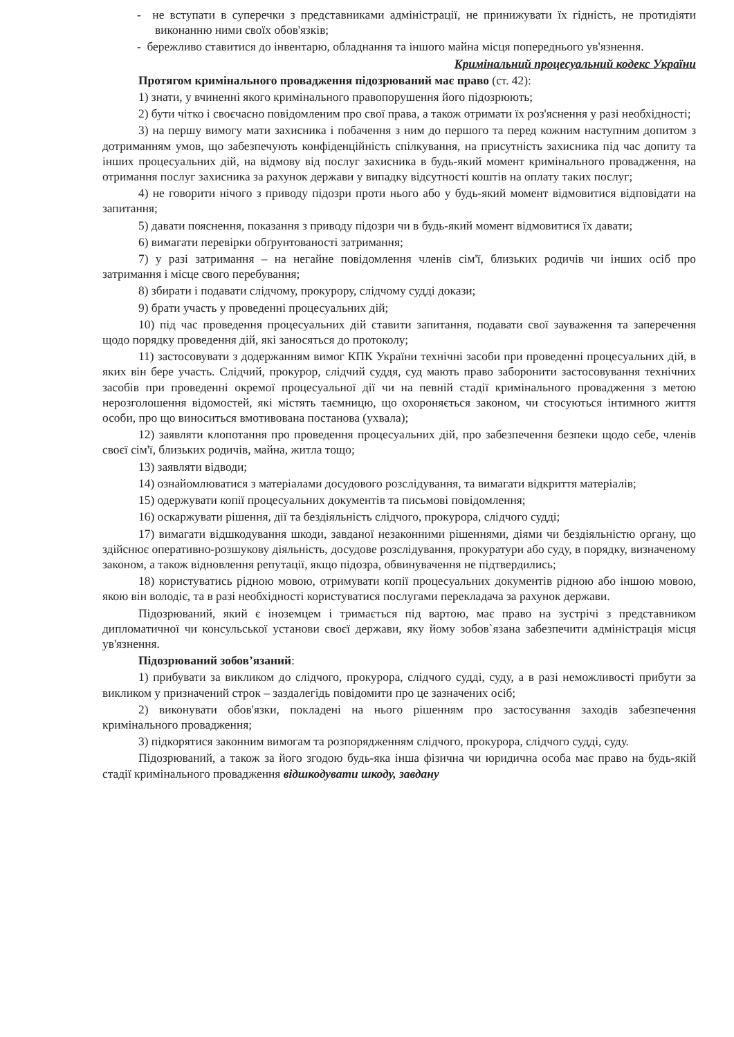- не вступати в суперечки з представниками адміністрації, не принижувати їх гідність, не протидіяти виконанню ними своїх обов'язків;
- бережливо ставитися до інвентарю, обладнання та іншого майна місця попереднього ув'язнення.
Кримінальний процесуальний кодекс України
Протягом кримінального провадження підозрюваний має право (ст. 42):
1) знати, у вчиненні якого кримінального правопорушення його підозрюють;
2) бути чітко і своєчасно повідомленим про свої права, а також отримати їх роз'яснення у разі необхідності;
3) на першу вимогу мати захисника і побачення з ним до першого та перед кожним наступним допитом з дотриманням умов, що забезпечують конфіденційність спілкування, на присутність захисника під час допиту та інших процесуальних дій, на відмову від послуг захисника в будь-який момент кримінального провадження, на отримання послуг захисника за рахунок держави у випадку відсутності коштів на оплату таких послуг;
4) не говорити нічого з приводу підозри проти нього або у будь-який момент відмовитися відповідати на запитання;
5) давати пояснення, показання з приводу підозри чи в будь-який момент відмовитися їх давати;
6) вимагати перевірки обґрунтованості затримання;
7) у разі затримання – на негайне повідомлення членів сім'ї, близьких родичів чи інших осіб про затримання і місце свого перебування;
8) збирати і подавати слідчому, прокурору, слідчому судді докази;
9) брати участь у проведенні процесуальних дій;
10) під час проведення процесуальних дій ставити запитання, подавати свої зауваження та заперечення щодо порядку проведення дій, які заносяться до протоколу;
11) застосовувати з додержанням вимог КПК України технічні засоби при проведенні процесуальних дій, в яких він бере участь. Слідчий, прокурор, слідчий суддя, суд мають право заборонити застосовування технічних засобів при проведенні окремої процесуальної дії чи на певній стадії кримінального провадження з метою нерозголошення відомостей, які містять таємницю, що охороняється законом, чи стосуються інтимного життя особи, про що виноситься вмотивована постанова (ухвала);
12) заявляти клопотання про проведення процесуальних дій, про забезпечення безпеки щодо себе, членів своєї сім'ї, близьких родичів, майна, житла тощо;
13) заявляти відводи;
14) ознайомлюватися з матеріалами досудового розслідування, та вимагати відкриття матеріалів;
15) одержувати копії процесуальних документів та письмові повідомлення;
16) оскаржувати рішення, дії та бездіяльність слідчого, прокурора, слідчого судді;
17) вимагати відшкодування шкоди, завданої незаконними рішеннями, діями чи бездіяльністю органу, що здійснює оперативно-розшукову діяльність, досудове розслідування, прокуратури або суду, в порядку, визначеному законом, а також відновлення репутації, якщо підозра, обвинувачення не підтвердились;
18) користуватись рідною мовою, отримувати копії процесуальних документів рідною або іншою мовою, якою він володіє, та в разі необхідності користуватися послугами перекладача за рахунок держави.
Підозрюваний, який є іноземцем і тримається під вартою, має право на зустрічі з представником дипломатичної чи консульської установи своєї держави, яку йому зобов`язана забезпечити адміністрація місця ув'язнення.
Підозрюваний зобов’язаний:
1) прибувати за викликом до слідчого, прокурора, слідчого судді, суду, а в разі неможливості прибути за викликом у призначений строк – заздалегідь повідомити про це зазначених осіб;
2) виконувати обов'язки, покладені на нього рішенням про застосування заходів забезпечення кримінального провадження;
3) підкорятися законним вимогам та розпорядженням слідчого, прокурора, слідчого судді, суду.
Підозрюваний, а також за його згодою будь-яка інша фізична чи юридична особа має право на будь-якій стадії кримінального провадження відшкодувати шкоду, завдану